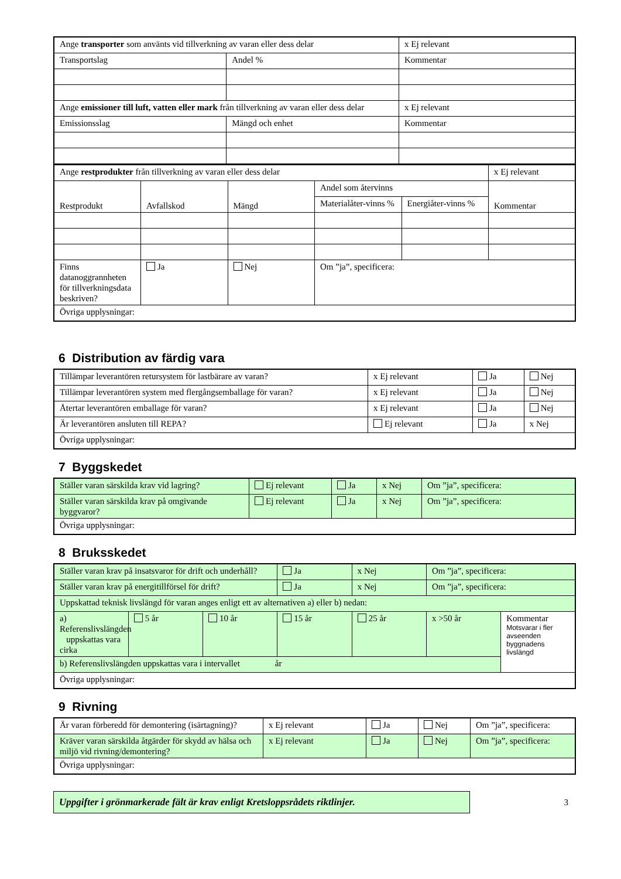| Ange transporter som använts vid tillverkning av varan eller dess delar | | x Ej relevant |
| Transportslag | Andel % | Kommentar |
| Ange emissioner till luft, vatten eller mark från tillverkning av varan eller dess delar | | x Ej relevant |
| Emissionsslag | Mängd och enhet | Kommentar |
| Ange restprodukter från tillverkning av varan eller dess delar | | | | | x Ej relevant |
| Restprodukt | Avfallskod | Mängd | Andel som återvinns | | Kommentar |
| | | | Materialåter-vinns % | Energiåter-vinns % | |
| Finns datanoggrannheten för tillverkningsdata beskriven? | Ja | Nej | Om ”ja”, specificera: | | |
| Övriga upplysningar: | | | | | |
6 Distribution av färdig vara
| Tillämpar leverantören retursystem för lastbärare av varan? | x Ej relevant | Ja | Nej |
| Tillämpar leverantören system med flergångsemballage för varan? | x Ej relevant | Ja | Nej |
| Återtar leverantören emballage för varan? | x Ej relevant | Ja | Nej |
| Är leverantören ansluten till REPA? | Ej relevant | Ja | x Nej |
| Övriga upplysningar: | | | |
7 Byggskedet
| Ställer varan särskilda krav vid lagring? | Ej relevant | Ja | x Nej | Om ”ja”, specificera: |
| Ställer varan särskilda krav på omgivande byggvaror? | Ej relevant | Ja | x Nej | Om ”ja”, specificera: |
| Övriga upplysningar: | | | | |
8 Bruksskedet
| Ställer varan krav på insatsvaror för drift och underhåll? | | | Ja | x Nej | Om ”ja”, specificera: | |
| Ställer varan krav på energitillförsel för drift? | | | Ja | x Nej | Om ”ja”, specificera: | |
| Uppskattad teknisk livslängd för varan anges enligt ett av alternativen a) eller b) nedan: | | | | | | |
| a) Referenslivslängden uppskattas vara cirka | 5 år | 10 år | 15 år | 25 år | x >50 år | Kommentar Motsvarar i fler avseenden byggnadens livslängd |
| b) Referenslivslängden uppskattas vara i intervallet år | | | | | | |
| Övriga upplysningar: | | | | | | |
9 Rivning
| Är varan förberedd för demontering (isärtagning)? | x Ej relevant | Ja | Nej | Om ”ja”, specificera: |
| Kräver varan särskilda åtgärder för skydd av hälsa och miljö vid rivning/demontering? | x Ej relevant | Ja | Nej | Om ”ja”, specificera: |
| Övriga upplysningar: | | | | |
Uppgifter i grönmarkerade fält är krav enligt Kretsloppsrådets riktlinjer.
3